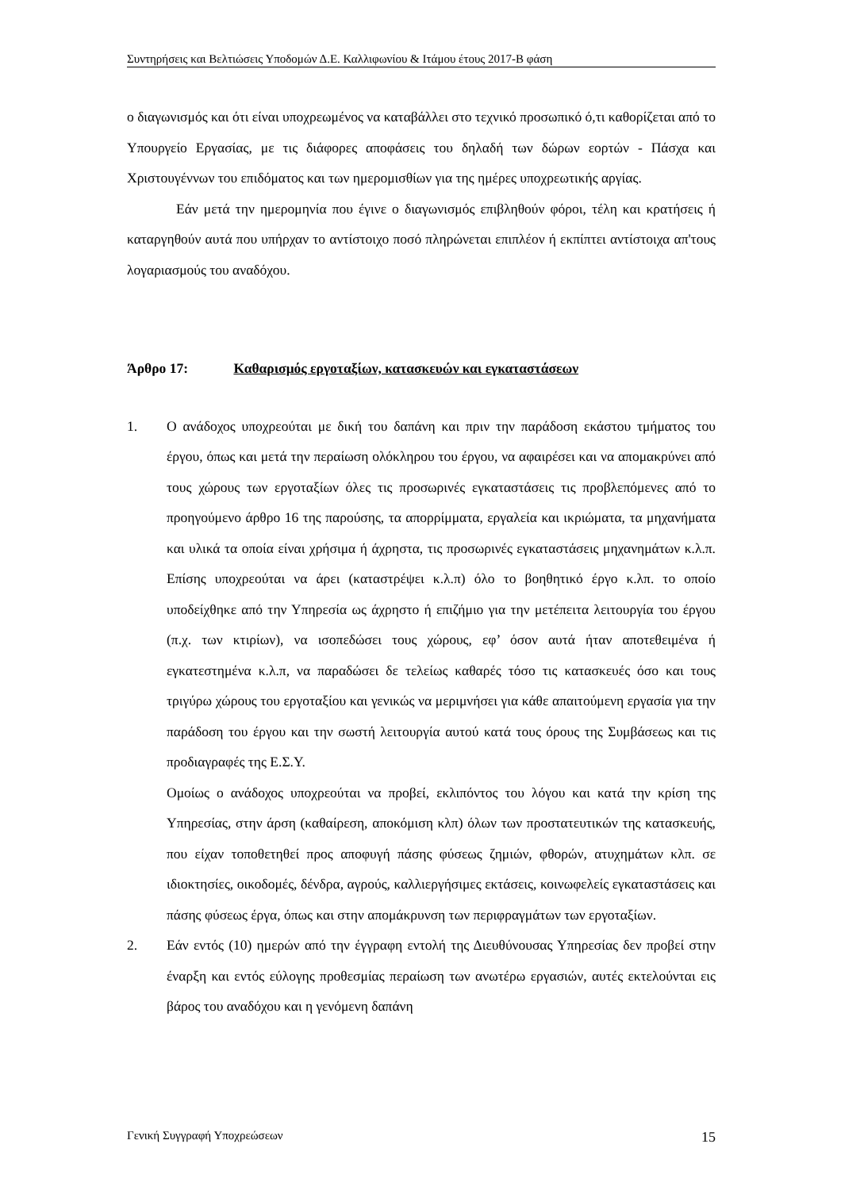Συντηρήσεις και Βελτιώσεις Υποδομών Δ.Ε. Καλλιφωνίου & Ιτάμου έτους 2017-Β φάση
ο διαγωνισμός και ότι είναι υποχρεωμένος να καταβάλλει στο τεχνικό προσωπικό ό,τι καθορίζεται από το Υπουργείο Εργασίας, με τις διάφορες αποφάσεις του δηλαδή των δώρων εορτών - Πάσχα και Χριστουγέννων του επιδόματος και των ημερομισθίων για της ημέρες υποχρεωτικής αργίας.
Εάν μετά την ημερομηνία που έγινε ο διαγωνισμός επιβληθούν φόροι, τέλη και κρατήσεις ή καταργηθούν αυτά που υπήρχαν το αντίστοιχο ποσό πληρώνεται επιπλέον ή εκπίπτει αντίστοιχα απ'τους λογαριασμούς του αναδόχου.
Άρθρο 17: Καθαρισμός εργοταξίων, κατασκευών και εγκαταστάσεων
1. Ο ανάδοχος υποχρεούται με δική του δαπάνη και πριν την παράδοση εκάστου τμήματος του έργου, όπως και μετά την περαίωση ολόκληρου του έργου, να αφαιρέσει και να απομακρύνει από τους χώρους των εργοταξίων όλες τις προσωρινές εγκαταστάσεις τις προβλεπόμενες από το προηγούμενο άρθρο 16 της παρούσης, τα απορρίμματα, εργαλεία και ικριώματα, τα μηχανήματα και υλικά τα οποία είναι χρήσιμα ή άχρηστα, τις προσωρινές εγκαταστάσεις μηχανημάτων κ.λ.π. Επίσης υποχρεούται να άρει (καταστρέψει κ.λ.π) όλο το βοηθητικό έργο κ.λπ. το οποίο υποδείχθηκε από την Υπηρεσία ως άχρηστο ή επιζήμιο για την μετέπειτα λειτουργία του έργου (π.χ. των κτιρίων), να ισοπεδώσει τους χώρους, εφ’ όσον αυτά ήταν αποτεθειμένα ή εγκατεστημένα κ.λ.π, να παραδώσει δε τελείως καθαρές τόσο τις κατασκευές όσο και τους τριγύρω χώρους του εργοταξίου και γενικώς να μεριμνήσει για κάθε απαιτούμενη εργασία για την παράδοση του έργου και την σωστή λειτουργία αυτού κατά τους όρους της Συμβάσεως και τις προδιαγραφές της Ε.Σ.Υ.
Ομοίως ο ανάδοχος υποχρεούται να προβεί, εκλιπόντος του λόγου και κατά την κρίση της Υπηρεσίας, στην άρση (καθαίρεση, αποκόμιση κλπ) όλων των προστατευτικών της κατασκευής, που είχαν τοποθετηθεί προς αποφυγή πάσης φύσεως ζημιών, φθορών, ατυχημάτων κλπ. σε ιδιοκτησίες, οικοδομές, δένδρα, αγρούς, καλλιεργήσιμες εκτάσεις, κοινωφελείς εγκαταστάσεις και πάσης φύσεως έργα, όπως και στην απομάκρυνση των περιφραγμάτων των εργοταξίων.
2. Εάν εντός (10) ημερών από την έγγραφη εντολή της Διευθύνουσας Υπηρεσίας δεν προβεί στην έναρξη και εντός εύλογης προθεσμίας περαίωση των ανωτέρω εργασιών, αυτές εκτελούνται εις βάρος του αναδόχου και η γενόμενη δαπάνη
Γενική Συγγραφή Υποχρεώσεων 15